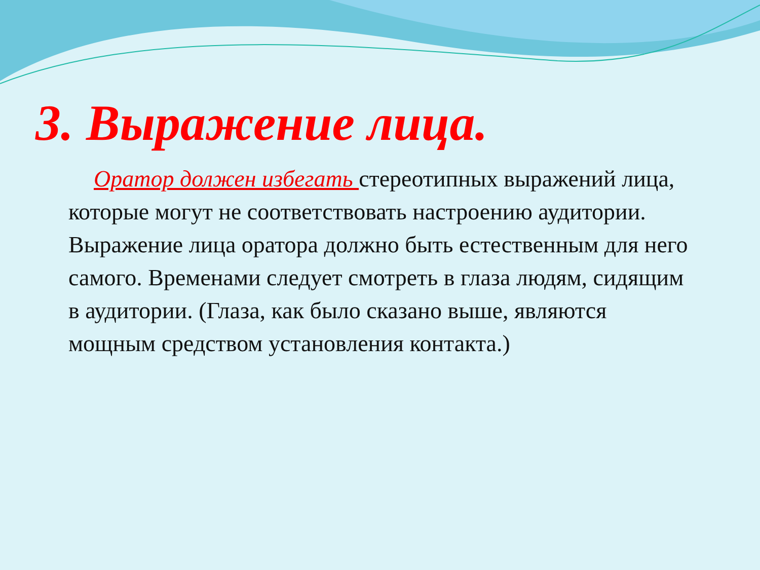3. Выражение лица.
Оратор должен избегать стереотипных выражений лица, которые могут не соответствовать настроению аудитории. Выражение лица оратора должно быть естественным для него самого. Временами следует смотреть в глаза людям, сидящим в аудитории. (Глаза, как было сказано выше, являются мощным средством установления контакта.)